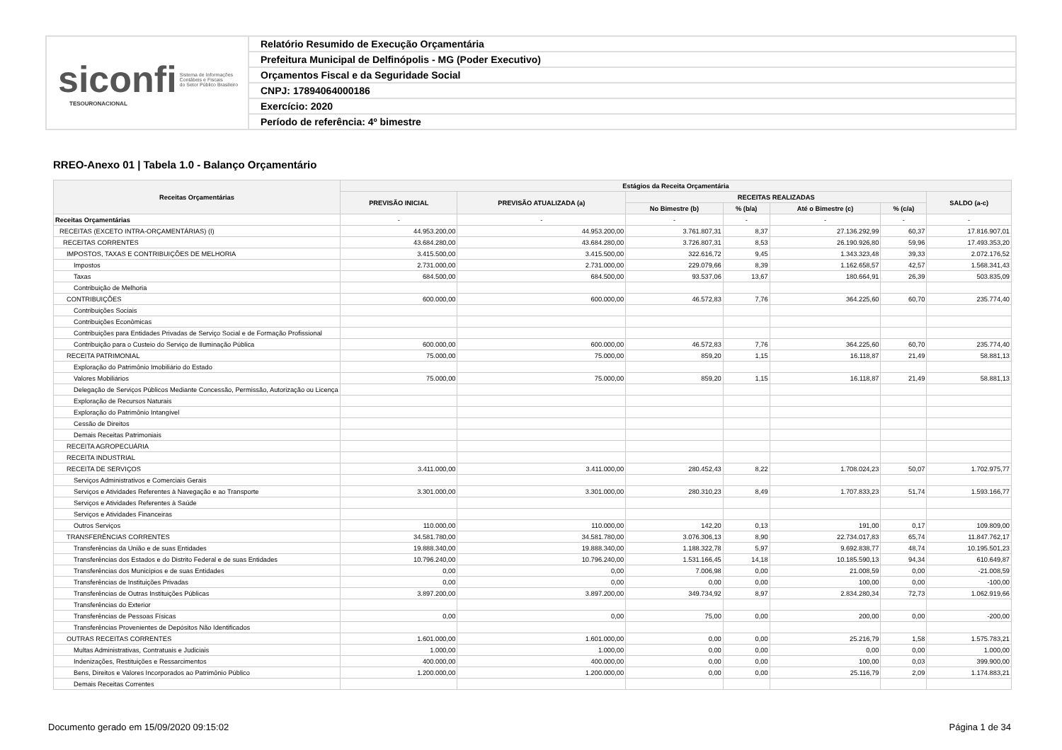siconfi Sistema de Informações
Contábeis e Fiscais
do Setor Público Brasileiro
TESOURONACIONAL
Relatório Resumido de Execução Orçamentária
Prefeitura Municipal de Delfinópolis - MG (Poder Executivo)
Orçamentos Fiscal e da Seguridade Social
CNPJ: 17894064000186
Exercício: 2020
Período de referência: 4º bimestre
RREO-Anexo 01 | Tabela 1.0 - Balanço Orçamentário
| Receitas Orçamentárias | Estágios da Receita Orçamentária | | | | | | |
| --- | --- | --- | --- | --- | --- | --- | --- |
| | PREVISÃO INICIAL | PREVISÃO ATUALIZADA (a) | RECEITAS REALIZADAS | | | | SALDO (a-c) |
| | | | No Bimestre (b) | % (b/a) | Até o Bimestre (c) | % (c/a) | |
| Receitas Orçamentárias | - | - | - | - | - | - | - |
| RECEITAS (EXCETO INTRA-ORÇAMENTÁRIAS) (I) | 44.953.200,00 | 44.953.200,00 | 3.761.807,31 | 8,37 | 27.136.292,99 | 60,37 | 17.816.907,01 |
| RECEITAS CORRENTES | 43.684.280,00 | 43.684.280,00 | 3.726.807,31 | 8,53 | 26.190.926,80 | 59,96 | 17.493.353,20 |
| IMPOSTOS, TAXAS E CONTRIBUIÇÕES DE MELHORIA | 3.415.500,00 | 3.415.500,00 | 322.616,72 | 9,45 | 1.343.323,48 | 39,33 | 2.072.176,52 |
| Impostos | 2.731.000,00 | 2.731.000,00 | 229.079,66 | 8,39 | 1.162.658,57 | 42,57 | 1.568.341,43 |
| Taxas | 684.500,00 | 684.500,00 | 93.537,06 | 13,67 | 180.664,91 | 26,39 | 503.835,09 |
| Contribuição de Melhoria | | | | | | | |
| CONTRIBUIÇÕES | 600.000,00 | 600.000,00 | 46.572,83 | 7,76 | 364.225,60 | 60,70 | 235.774,40 |
| Contribuições Sociais | | | | | | | |
| Contribuições Econômicas | | | | | | | |
| Contribuições para Entidades Privadas de Serviço Social e de Formação Profissional | | | | | | | |
| Contribuição para o Custeio do Serviço de Iluminação Pública | 600.000,00 | 600.000,00 | 46.572,83 | 7,76 | 364.225,60 | 60,70 | 235.774,40 |
| RECEITA PATRIMONIAL | 75.000,00 | 75.000,00 | 859,20 | 1,15 | 16.118,87 | 21,49 | 58.881,13 |
| Exploração do Patrimônio Imobiliário do Estado | | | | | | | |
| Valores Mobiliários | 75.000,00 | 75.000,00 | 859,20 | 1,15 | 16.118,87 | 21,49 | 58.881,13 |
| Delegação de Serviços Públicos Mediante Concessão, Permissão, Autorização ou Licença | | | | | | | |
| Exploração de Recursos Naturais | | | | | | | |
| Exploração do Patrimônio Intangível | | | | | | | |
| Cessão de Direitos | | | | | | | |
| Demais Receitas Patrimoniais | | | | | | | |
| RECEITA AGROPECUÁRIA | | | | | | | |
| RECEITA INDUSTRIAL | | | | | | | |
| RECEITA DE SERVIÇOS | 3.411.000,00 | 3.411.000,00 | 280.452,43 | 8,22 | 1.708.024,23 | 50,07 | 1.702.975,77 |
| Serviços Administrativos e Comerciais Gerais | | | | | | | |
| Serviços e Atividades Referentes à Navegação e ao Transporte | 3.301.000,00 | 3.301.000,00 | 280.310,23 | 8,49 | 1.707.833,23 | 51,74 | 1.593.166,77 |
| Serviços e Atividades Referentes à Saúde | | | | | | | |
| Serviços e Atividades Financeiras | | | | | | | |
| Outros Serviços | 110.000,00 | 110.000,00 | 142,20 | 0,13 | 191,00 | 0,17 | 109.809,00 |
| TRANSFERÊNCIAS CORRENTES | 34.581.780,00 | 34.581.780,00 | 3.076.306,13 | 8,90 | 22.734.017,83 | 65,74 | 11.847.762,17 |
| Transferências da União e de suas Entidades | 19.888.340,00 | 19.888.340,00 | 1.188.322,78 | 5,97 | 9.692.838,77 | 48,74 | 10.195.501,23 |
| Transferências dos Estados e do Distrito Federal e de suas Entidades | 10.796.240,00 | 10.796.240,00 | 1.531.166,45 | 14,18 | 10.185.590,13 | 94,34 | 610.649,87 |
| Transferências dos Municípios e de suas Entidades | 0,00 | 0,00 | 7.006,98 | 0,00 | 21.008,59 | 0,00 | -21.008,59 |
| Transferências de Instituições Privadas | 0,00 | 0,00 | 0,00 | 0,00 | 100,00 | 0,00 | -100,00 |
| Transferências de Outras Instituições Públicas | 3.897.200,00 | 3.897.200,00 | 349.734,92 | 8,97 | 2.834.280,34 | 72,73 | 1.062.919,66 |
| Transferências do Exterior | | | | | | | |
| Transferências de Pessoas Físicas | 0,00 | 0,00 | 75,00 | 0,00 | 200,00 | 0,00 | -200,00 |
| Transferências Provenientes de Depósitos Não Identificados | | | | | | | |
| OUTRAS RECEITAS CORRENTES | 1.601.000,00 | 1.601.000,00 | 0,00 | 0,00 | 25.216,79 | 1,58 | 1.575.783,21 |
| Multas Administrativas, Contratuais e Judiciais | 1.000,00 | 1.000,00 | 0,00 | 0,00 | 0,00 | 0,00 | 1.000,00 |
| Indenizações, Restituições e Ressarcimentos | 400.000,00 | 400.000,00 | 0,00 | 0,00 | 100,00 | 0,03 | 399.900,00 |
| Bens, Direitos e Valores Incorporados ao Patrimônio Público | 1.200.000,00 | 1.200.000,00 | 0,00 | 0,00 | 25.116,79 | 2,09 | 1.174.883,21 |
| Demais Receitas Correntes | | | | | | | |
Documento gerado em 15/09/2020 09:15:02
Página 1 de 34